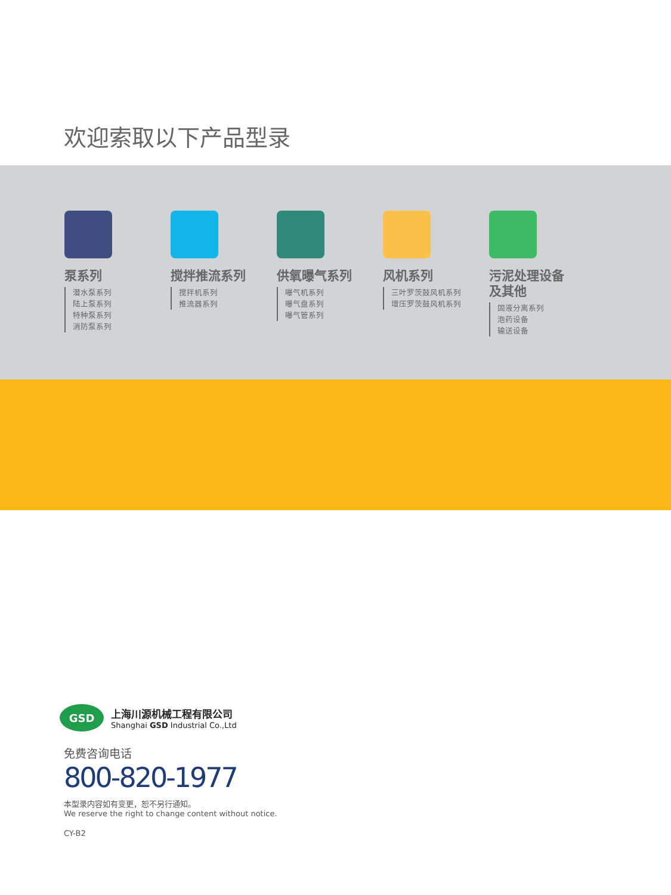欢迎索取以下产品型录
泵系列
潜水泵系列
陆上泵系列
特种泵系列
消防泵系列
搅拌推流系列
搅拌机系列
推流器系列
供氧曝气系列
曝气机系列
曝气盘系列
曝气管系列
风机系列
三叶罗茨鼓风机系列
增压罗茨鼓风机系列
污泥处理设备
及其他
固液分离系列
泡药设备
输送设备
GSD
上海川源机械工程有限公司
Shanghai GSD Industrial Co.,Ltd
免费咨询电话
800-820-1977
本型录内容如有变更，恕不另行通知。
We reserve the right to change content without notice.
CY-B2